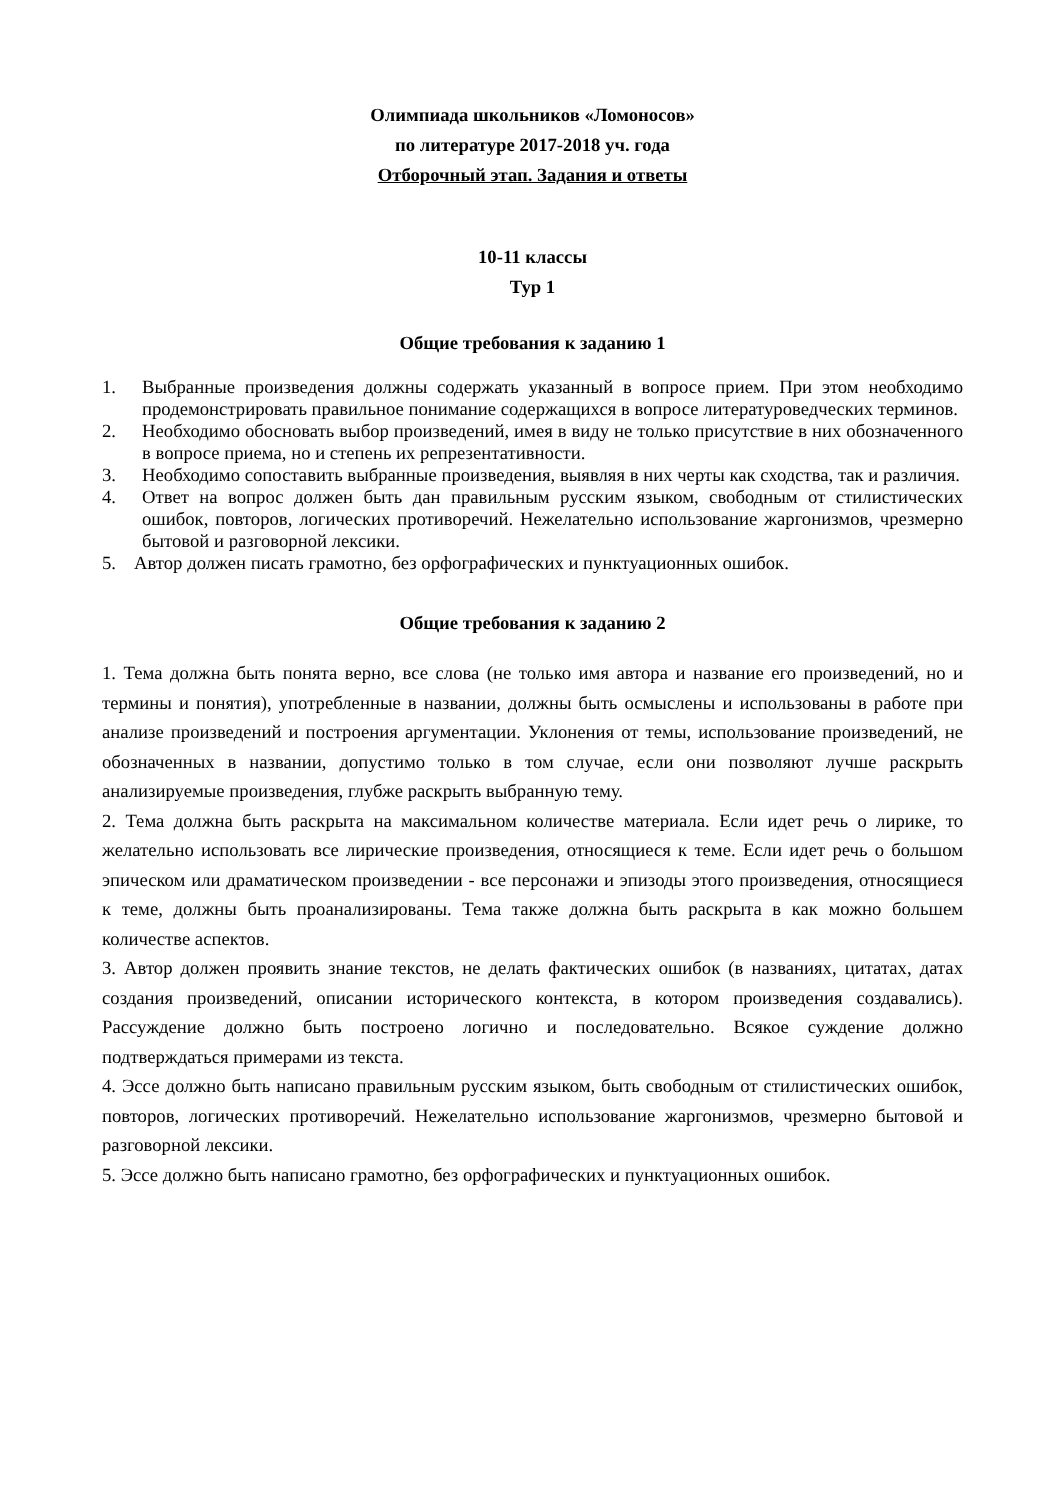Олимпиада школьников «Ломоносов»
по литературе 2017-2018 уч. года
Отборочный этап. Задания и ответы
10-11 классы
Тур 1
Общие требования к заданию 1
1. Выбранные произведения должны содержать указанный в вопросе прием. При этом необходимо продемонстрировать правильное понимание содержащихся в вопросе литературоведческих терминов.
2. Необходимо обосновать выбор произведений, имея в виду не только присутствие в них обозначенного в вопросе приема, но и степень их репрезентативности.
3. Необходимо сопоставить выбранные произведения, выявляя в них черты как сходства, так и различия.
4. Ответ на вопрос должен быть дан правильным русским языком, свободным от стилистических ошибок, повторов, логических противоречий. Нежелательно использование жаргонизмов, чрезмерно бытовой и разговорной лексики.
5. Автор должен писать грамотно, без орфографических и пунктуационных ошибок.
Общие требования к заданию 2
1. Тема должна быть понята верно, все слова (не только имя автора и название его произведений, но и термины и понятия), употребленные в названии, должны быть осмыслены и использованы в работе при анализе произведений и построения аргументации. Уклонения от темы, использование произведений, не обозначенных в названии, допустимо только в том случае, если они позволяют лучше раскрыть анализируемые произведения, глубже раскрыть выбранную тему.
2. Тема должна быть раскрыта на максимальном количестве материала. Если идет речь о лирике, то желательно использовать все лирические произведения, относящиеся к теме. Если идет речь о большом эпическом или драматическом произведении - все персонажи и эпизоды этого произведения, относящиеся к теме, должны быть проанализированы. Тема также должна быть раскрыта в как можно большем количестве аспектов.
3. Автор должен проявить знание текстов, не делать фактических ошибок (в названиях, цитатах, датах создания произведений, описании исторического контекста, в котором произведения создавались). Рассуждение должно быть построено логично и последовательно. Всякое суждение должно подтверждаться примерами из текста.
4. Эссе должно быть написано правильным русским языком, быть свободным от стилистических ошибок, повторов, логических противоречий. Нежелательно использование жаргонизмов, чрезмерно бытовой и разговорной лексики.
5. Эссе должно быть написано грамотно, без орфографических и пунктуационных ошибок.